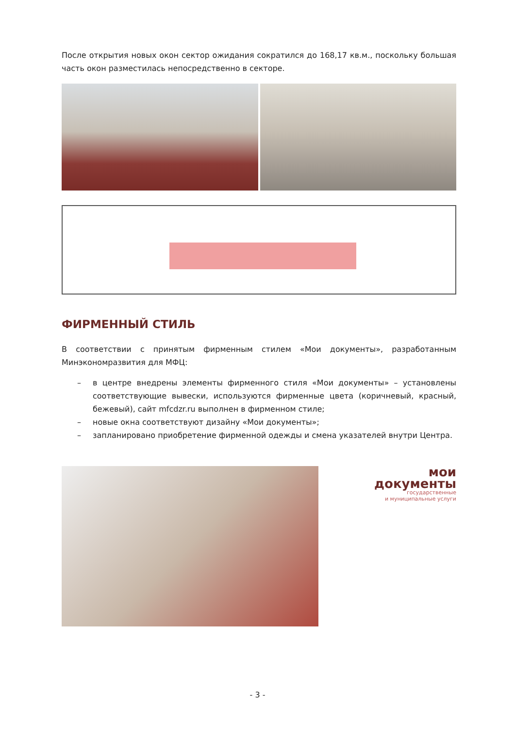После открытия новых окон сектор ожидания сократился до 168,17 кв.м., поскольку большая часть окон разместилась непосредственно в секторе.
ФИРМЕННЫЙ СТИЛЬ
В соответствии с принятым фирменным стилем «Мои документы», разработанным Минэкономразвития для МФЦ:
– в центре внедрены элементы фирменного стиля «Мои документы» – установлены соответствующие вывески, используются фирменные цвета (коричневый, красный, бежевый), сайт mfcdzr.ru выполнен в фирменном стиле;
– новые окна соответствуют дизайну «Мои документы»;
– запланировано приобретение фирменной одежды и смена указателей внутри Центра.
мои
документы
государственные
и муниципальные услуги
- 3 -